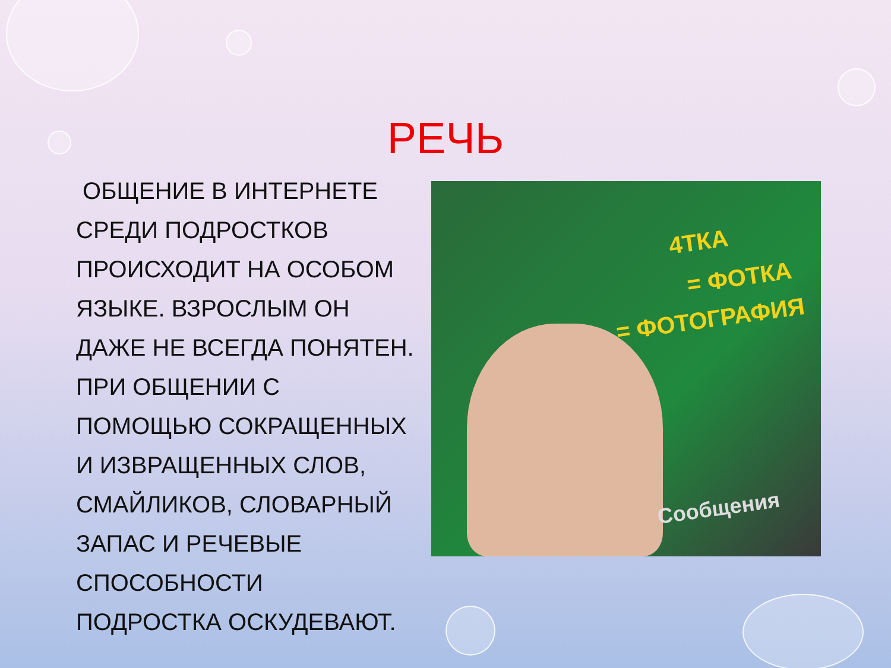РЕЧЬ
ОБЩЕНИЕ В ИНТЕРНЕТЕ СРЕДИ ПОДРОСТКОВ ПРОИСХОДИТ НА ОСОБОМ ЯЗЫКЕ. ВЗРОСЛЫМ ОН ДАЖЕ НЕ ВСЕГДА ПОНЯТЕН. ПРИ ОБЩЕНИИ С ПОМОЩЬЮ СОКРАЩЕННЫХ И ИЗВРАЩЕННЫХ СЛОВ, СМАЙЛИКОВ, СЛОВАРНЫЙ ЗАПАС И РЕЧЕВЫЕ СПОСОБНОСТИ ПОДРОСТКА ОСКУДЕВАЮТ.
4ТКА
= ФОТКА
= ФОТОГРАФИЯ
Сообщения